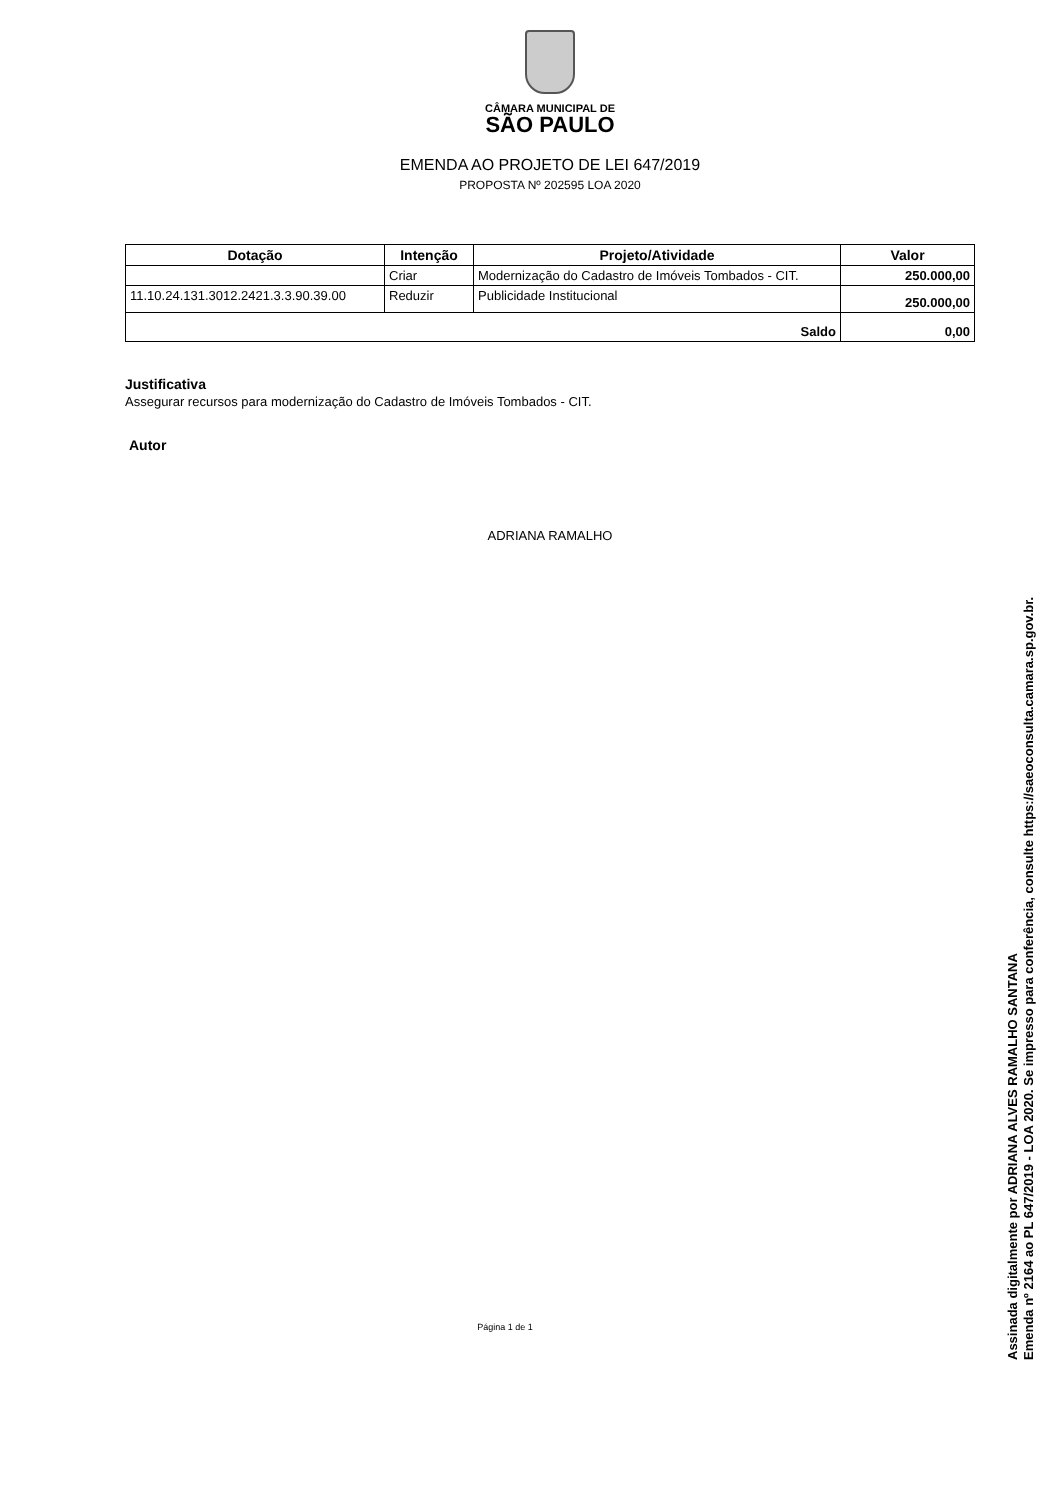CÂMARA MUNICIPAL DE
SÃO PAULO
EMENDA AO PROJETO DE LEI 647/2019
PROPOSTA Nº 202595 LOA 2020
| Dotação | Intenção | Projeto/Atividade | Valor |
| --- | --- | --- | --- |
| | Criar | Modernização do Cadastro de Imóveis Tombados - CIT. | 250.000,00 |
| 11.10.24.131.3012.2421.3.3.90.39.00 | Reduzir | Publicidade Institucional | 250.000,00 |
| Saldo | | | 0,00 |
Justificativa
Assegurar recursos para modernização do Cadastro de Imóveis Tombados - CIT.
Autor
ADRIANA RAMALHO
Página 1 de 1
Assinada digitalmente por ADRIANA ALVES RAMALHO SANTANA
Emenda nº 2164 ao PL 647/2019 - LOA 2020. Se impresso para conferência, consulte https://saeoconsulta.camara.sp.gov.br.